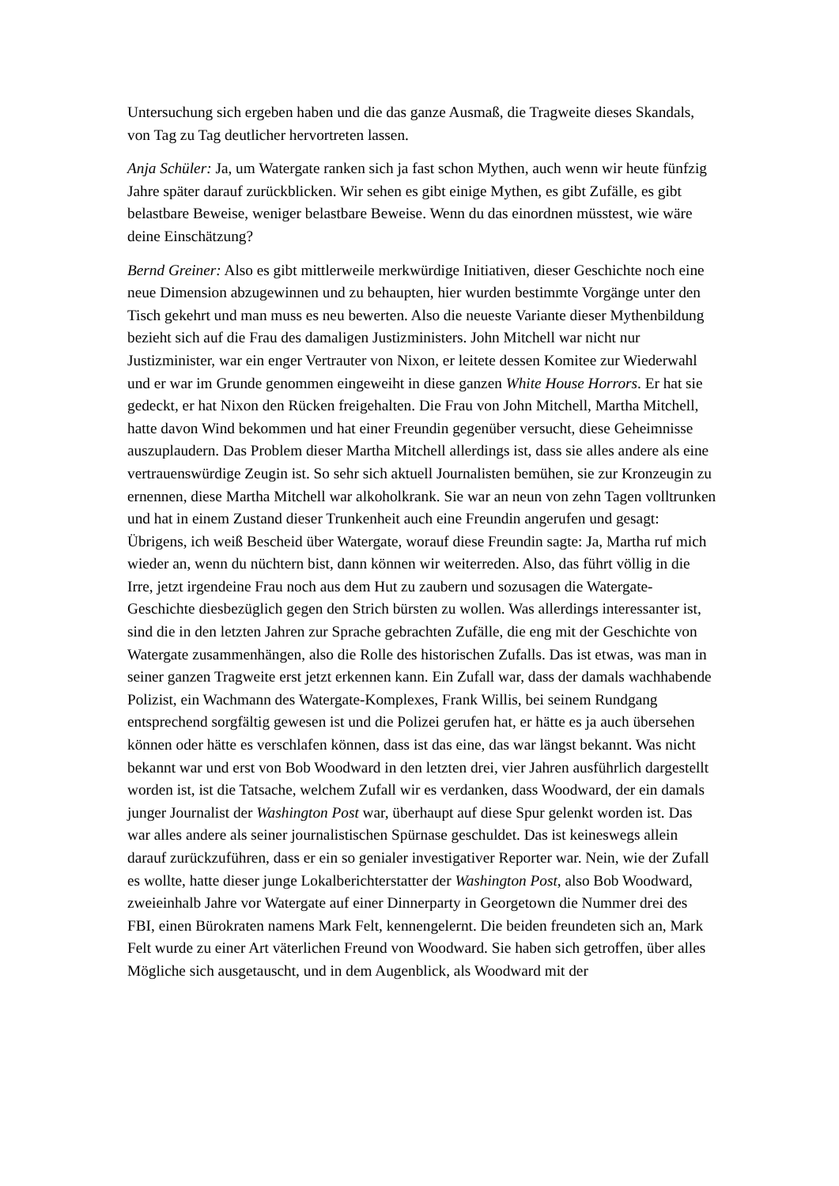Untersuchung sich ergeben haben und die das ganze Ausmaß, die Tragweite dieses Skandals, von Tag zu Tag deutlicher hervortreten lassen.
Anja Schüler: Ja, um Watergate ranken sich ja fast schon Mythen, auch wenn wir heute fünfzig Jahre später darauf zurückblicken. Wir sehen es gibt einige Mythen, es gibt Zufälle, es gibt belastbare Beweise, weniger belastbare Beweise. Wenn du das einordnen müsstest, wie wäre deine Einschätzung?
Bernd Greiner: Also es gibt mittlerweile merkwürdige Initiativen, dieser Geschichte noch eine neue Dimension abzugewinnen und zu behaupten, hier wurden bestimmte Vorgänge unter den Tisch gekehrt und man muss es neu bewerten. Also die neueste Variante dieser Mythenbildung bezieht sich auf die Frau des damaligen Justizministers. John Mitchell war nicht nur Justizminister, war ein enger Vertrauter von Nixon, er leitete dessen Komitee zur Wiederwahl und er war im Grunde genommen eingeweiht in diese ganzen White House Horrors. Er hat sie gedeckt, er hat Nixon den Rücken freigehalten. Die Frau von John Mitchell, Martha Mitchell, hatte davon Wind bekommen und hat einer Freundin gegenüber versucht, diese Geheimnisse auszuplaudern. Das Problem dieser Martha Mitchell allerdings ist, dass sie alles andere als eine vertrauenswürdige Zeugin ist. So sehr sich aktuell Journalisten bemühen, sie zur Kronzeugin zu ernennen, diese Martha Mitchell war alkoholkrank. Sie war an neun von zehn Tagen volltrunken und hat in einem Zustand dieser Trunkenheit auch eine Freundin angerufen und gesagt: Übrigens, ich weiß Bescheid über Watergate, worauf diese Freundin sagte: Ja, Martha ruf mich wieder an, wenn du nüchtern bist, dann können wir weiterreden. Also, das führt völlig in die Irre, jetzt irgendeine Frau noch aus dem Hut zu zaubern und sozusagen die Watergate-Geschichte diesbezüglich gegen den Strich bürsten zu wollen. Was allerdings interessanter ist, sind die in den letzten Jahren zur Sprache gebrachten Zufälle, die eng mit der Geschichte von Watergate zusammenhängen, also die Rolle des historischen Zufalls. Das ist etwas, was man in seiner ganzen Tragweite erst jetzt erkennen kann. Ein Zufall war, dass der damals wachhabende Polizist, ein Wachmann des Watergate-Komplexes, Frank Willis, bei seinem Rundgang entsprechend sorgfältig gewesen ist und die Polizei gerufen hat, er hätte es ja auch übersehen können oder hätte es verschlafen können, dass ist das eine, das war längst bekannt. Was nicht bekannt war und erst von Bob Woodward in den letzten drei, vier Jahren ausführlich dargestellt worden ist, ist die Tatsache, welchem Zufall wir es verdanken, dass Woodward, der ein damals junger Journalist der Washington Post war, überhaupt auf diese Spur gelenkt worden ist. Das war alles andere als seiner journalistischen Spürnase geschuldet. Das ist keineswegs allein darauf zurückzuführen, dass er ein so genialer investigativer Reporter war. Nein, wie der Zufall es wollte, hatte dieser junge Lokalberichterstatter der Washington Post, also Bob Woodward, zweieinhalb Jahre vor Watergate auf einer Dinnerparty in Georgetown die Nummer drei des FBI, einen Bürokraten namens Mark Felt, kennengelernt. Die beiden freundeten sich an, Mark Felt wurde zu einer Art väterlichen Freund von Woodward. Sie haben sich getroffen, über alles Mögliche sich ausgetauscht, und in dem Augenblick, als Woodward mit der